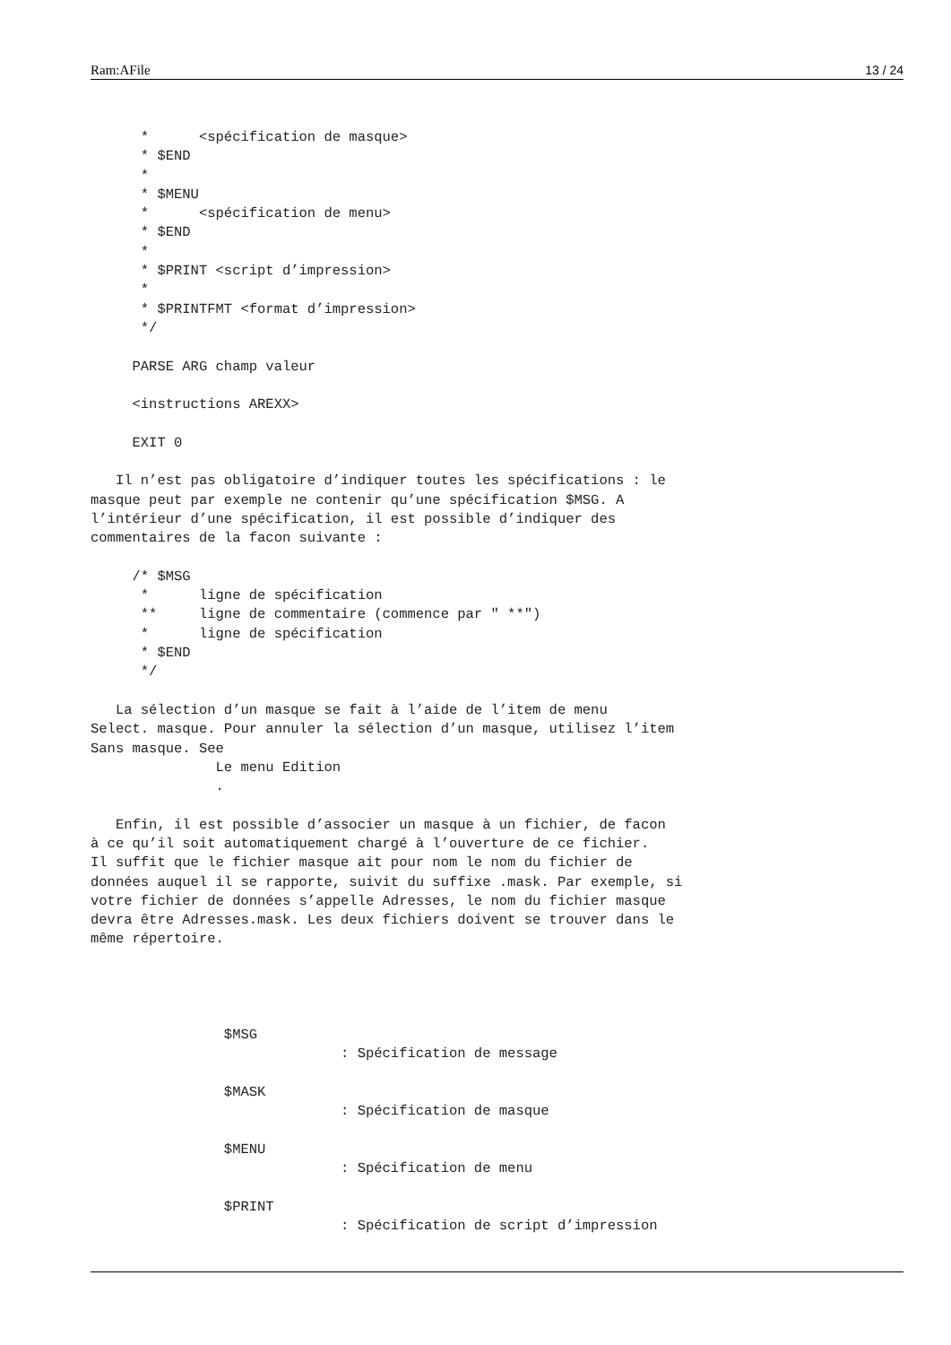Ram:AFile 13 / 24
      *      <spécification de masque>
      * $END
      *
      * $MENU
      *      <spécification de menu>
      * $END
      *
      * $PRINT <script d’impression>
      *
      * $PRINTFMT <format d’impression>
      */

     PARSE ARG champ valeur

     <instructions AREXX>

     EXIT 0

   Il n’est pas obligatoire d’indiquer toutes les spécifications : le
masque peut par exemple ne contenir qu’une spécification $MSG. A
l’intérieur d’une spécification, il est possible d’indiquer des
commentaires de la facon suivante :

     /* $MSG
      *      ligne de spécification
      **     ligne de commentaire (commence par " **")
      *      ligne de spécification
      * $END
      */

   La sélection d’un masque se fait à l’aide de l’item de menu
Select. masque. Pour annuler la sélection d’un masque, utilisez l’item
Sans masque. See
               Le menu Edition
               .

   Enfin, il est possible d’associer un masque à un fichier, de facon
à ce qu’il soit automatiquement chargé à l’ouverture de ce fichier.
Il suffit que le fichier masque ait pour nom le nom du fichier de
données auquel il se rapporte, suivit du suffixe .mask. Par exemple, si
votre fichier de données s’appelle Adresses, le nom du fichier masque
devra être Adresses.mask. Les deux fichiers doivent se trouver dans le
même répertoire.




                $MSG
                              : Spécification de message

                $MASK
                              : Spécification de masque

                $MENU
                              : Spécification de menu

                $PRINT
                              : Spécification de script d’impression